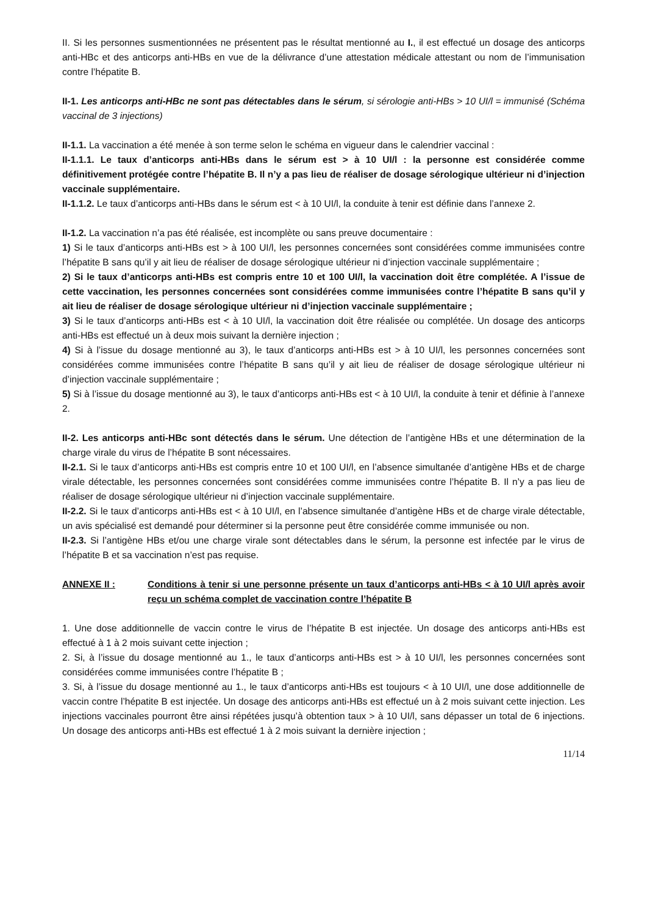II. Si les personnes susmentionnées ne présentent pas le résultat mentionné au I., il est effectué un dosage des anticorps anti-HBc et des anticorps anti-HBs en vue de la délivrance d’une attestation médicale attestant ou nom de l’immunisation contre l’hépatite B.
II-1. Les anticorps anti-HBc ne sont pas détectables dans le sérum, si sérologie anti-HBs > 10 UI/l = immunisé (Schéma vaccinal de 3 injections)
II-1.1. La vaccination a été menée à son terme selon le schéma en vigueur dans le calendrier vaccinal :
II-1.1.1. Le taux d’anticorps anti-HBs dans le sérum est > à 10 UI/l : la personne est considérée comme définitivement protégée contre l’hépatite B. Il n’y a pas lieu de réaliser de dosage sérologique ultérieur ni d’injection vaccinale supplémentaire.
II-1.1.2. Le taux d’anticorps anti-HBs dans le sérum est < à 10 UI/l, la conduite à tenir est définie dans l’annexe 2.
II-1.2. La vaccination n’a pas été réalisée, est incomplète ou sans preuve documentaire :
1) Si le taux d’anticorps anti-HBs est > à 100 UI/l, les personnes concernées sont considérées comme immunisées contre l’hépatite B sans qu’il y ait lieu de réaliser de dosage sérologique ultérieur ni d’injection vaccinale supplémentaire ;
2) Si le taux d’anticorps anti-HBs est compris entre 10 et 100 UI/l, la vaccination doit être complétée. A l’issue de cette vaccination, les personnes concernées sont considérées comme immunisées contre l’hépatite B sans qu’il y ait lieu de réaliser de dosage sérologique ultérieur ni d’injection vaccinale supplémentaire ;
3) Si le taux d’anticorps anti-HBs est < à 10 UI/l, la vaccination doit être réalisée ou complétée. Un dosage des anticorps anti-HBs est effectué un à deux mois suivant la dernière injection ;
4) Si à l’issue du dosage mentionné au 3), le taux d’anticorps anti-HBs est > à 10 UI/l, les personnes concernées sont considérées comme immunisées contre l’hépatite B sans qu’il y ait lieu de réaliser de dosage sérologique ultérieur ni d’injection vaccinale supplémentaire ;
5) Si à l’issue du dosage mentionné au 3), le taux d’anticorps anti-HBs est < à 10 UI/l, la conduite à tenir et définie à l’annexe 2.
II-2. Les anticorps anti-HBc sont détectés dans le sérum. Une détection de l’antigène HBs et une détermination de la charge virale du virus de l’hépatite B sont nécessaires.
II-2.1. Si le taux d’anticorps anti-HBs est compris entre 10 et 100 UI/l, en l’absence simultanée d’antigène HBs et de charge virale détectable, les personnes concernées sont considérées comme immunisées contre l’hépatite B. Il n’y a pas lieu de réaliser de dosage sérologique ultérieur ni d’injection vaccinale supplémentaire.
II-2.2. Si le taux d’anticorps anti-HBs est < à 10 UI/l, en l’absence simultanée d’antigène HBs et de charge virale détectable, un avis spécialisé est demandé pour déterminer si la personne peut être considérée comme immunisée ou non.
II-2.3. Si l’antigène HBs et/ou une charge virale sont détectables dans le sérum, la personne est infectée par le virus de l’hépatite B et sa vaccination n’est pas requise.
ANNEXE II : Conditions à tenir si une personne présente un taux d’anticorps anti-HBs < à 10 UI/l après avoir reçu un schéma complet de vaccination contre l’hépatite B
1. Une dose additionnelle de vaccin contre le virus de l’hépatite B est injectée. Un dosage des anticorps anti-HBs est effectué à 1 à 2 mois suivant cette injection ;
2. Si, à l’issue du dosage mentionné au 1., le taux d’anticorps anti-HBs est > à 10 UI/l, les personnes concernées sont considérées comme immunisées contre l’hépatite B ;
3. Si, à l’issue du dosage mentionné au 1., le taux d’anticorps anti-HBs est toujours < à 10 UI/l, une dose additionnelle de vaccin contre l’hépatite B est injectée. Un dosage des anticorps anti-HBs est effectué un à 2 mois suivant cette injection. Les injections vaccinales pourront être ainsi répétées jusqu’à obtention taux > à 10 UI/l, sans dépasser un total de 6 injections. Un dosage des anticorps anti-HBs est effectué 1 à 2 mois suivant la dernière injection ;
11/14